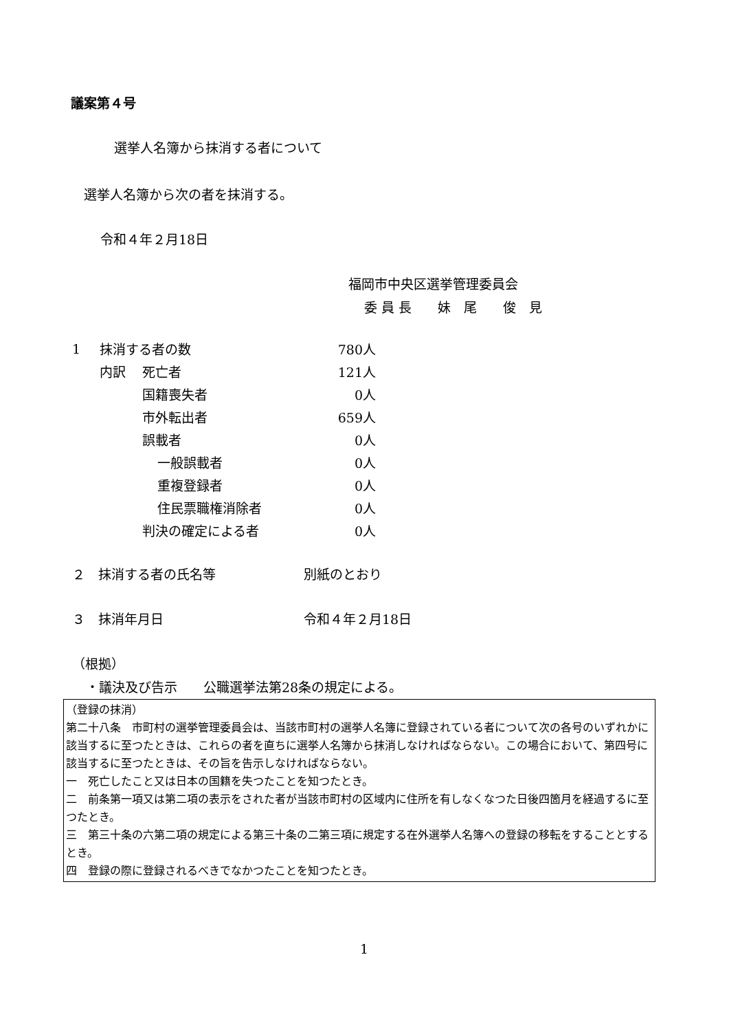議案第４号
選挙人名簿から抹消する者について
選挙人名簿から次の者を抹消する。
令和４年２月18日
福岡市中央区選挙管理委員会
委 員 長　　妹　尾　　俊　見
| 1 | 抹消する者の数 | | | 780人 |
| | 内訳 | 死亡者 | | 121人 |
| | | 国籍喪失者 | | 0人 |
| | | 市外転出者 | | 659人 |
| | | 誤載者 | | 0人 |
| | | | 一般誤載者 | 0人 |
| | | | 重複登録者 | 0人 |
| | | | 住民票職権消除者 | 0人 |
| | | 判決の確定による者 | | 0人 |
２　抹消する者の氏名等 別紙のとおり
３　抹消年月日 令和４年２月18日
（根拠）
・議決及び告示　　公職選挙法第28条の規定による。
（登録の抹消）
第二十八条　市町村の選挙管理委員会は、当該市町村の選挙人名簿に登録されている者について次の各号のいずれかに該当するに至つたときは、これらの者を直ちに選挙人名簿から抹消しなければならない。この場合において、第四号に該当するに至つたときは、その旨を告示しなければならない。
一　死亡したこと又は日本の国籍を失つたことを知つたとき。
二　前条第一項又は第二項の表示をされた者が当該市町村の区域内に住所を有しなくなつた日後四箇月を経過するに至つたとき。
三　第三十条の六第二項の規定による第三十条の二第三項に規定する在外選挙人名簿への登録の移転をすることとするとき。
四　登録の際に登録されるべきでなかつたことを知つたとき。
1